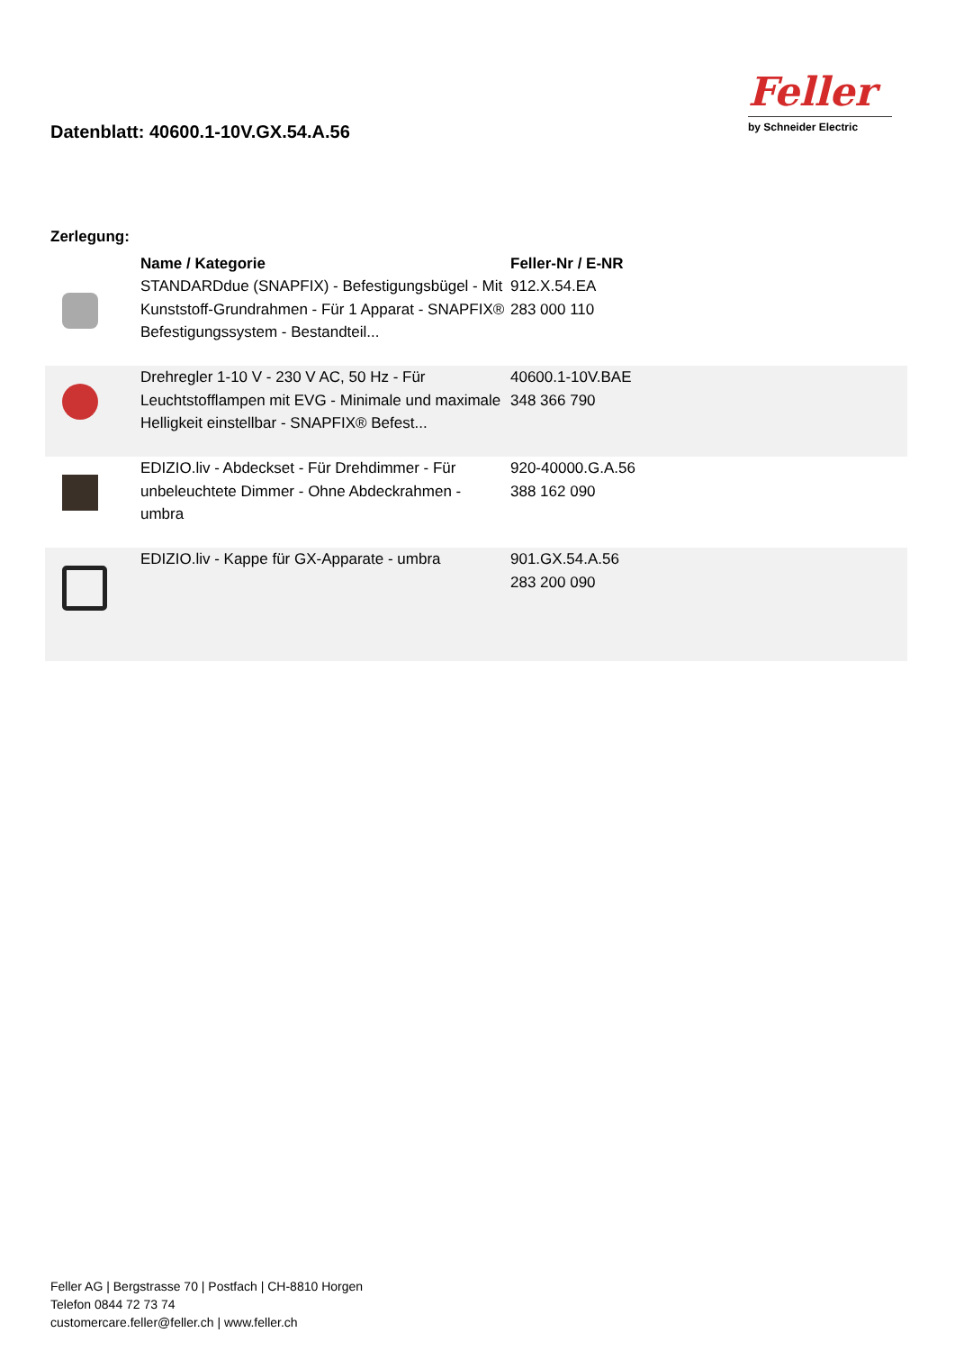Datenblatt: 40600.1-10V.GX.54.A.56
Feller
by Schneider Electric
Zerlegung:
| | Name / Kategorie | Feller-Nr / E-NR |
| --- | --- | --- |
| | STANDARDdue (SNAPFIX) - Befestigungsbügel - Mit Kunststoff-Grundrahmen - Für 1 Apparat - SNAPFIX® Befestigungssystem - Bestandteil... | 912.X.54.EA 283 000 110 |
| | Drehregler 1-10 V - 230 V AC, 50 Hz - Für Leuchtstofflampen mit EVG - Minimale und maximale Helligkeit einstellbar - SNAPFIX® Befest... | 40600.1-10V.BAE 348 366 790 |
| | EDIZIO.liv - Abdeckset - Für Drehdimmer - Für unbeleuchtete Dimmer - Ohne Abdeckrahmen - umbra | 920-40000.G.A.56 388 162 090 |
| | EDIZIO.liv - Kappe für GX-Apparate - umbra | 901.GX.54.A.56 283 200 090 |
Feller AG | Bergstrasse 70 | Postfach | CH-8810 Horgen
Telefon 0844 72 73 74
customercare.feller@feller.ch | www.feller.ch